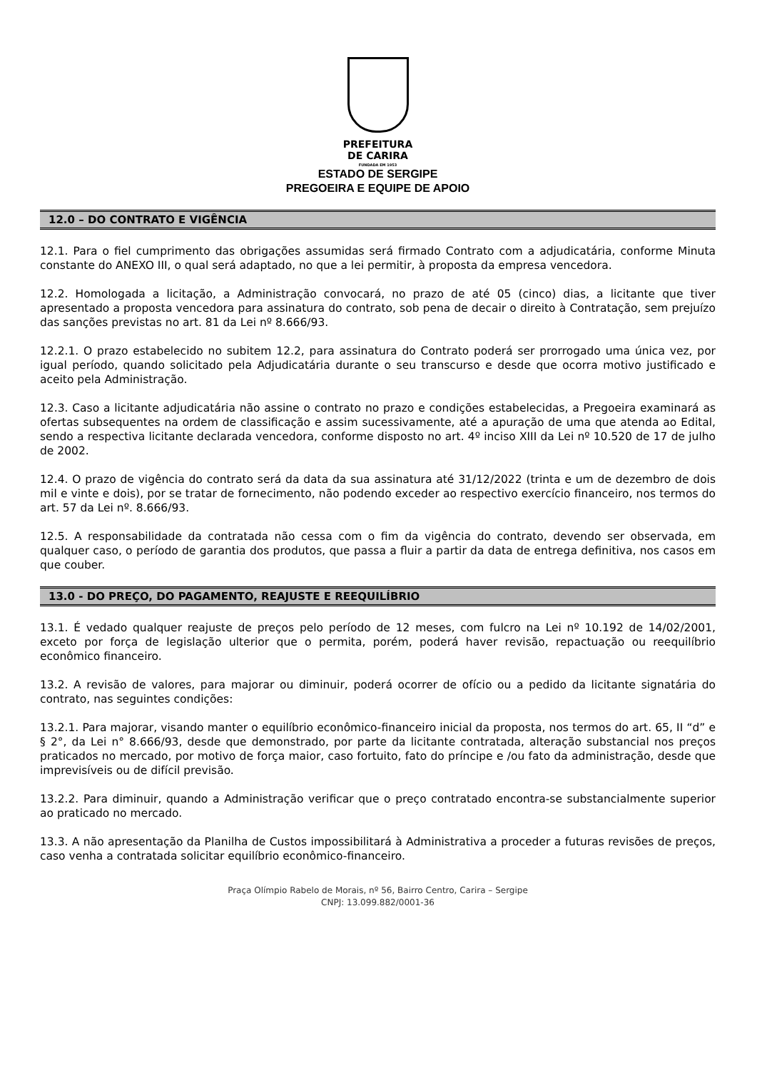PREFEITURA
DE CARIRA
FUNDADA EM 1953
ESTADO DE SERGIPE
PREGOEIRA E EQUIPE DE APOIO
12.0 – DO CONTRATO E VIGÊNCIA
12.1. Para o fiel cumprimento das obrigações assumidas será firmado Contrato com a adjudicatária, conforme Minuta constante do ANEXO III, o qual será adaptado, no que a lei permitir, à proposta da empresa vencedora.
12.2. Homologada a licitação, a Administração convocará, no prazo de até 05 (cinco) dias, a licitante que tiver apresentado a proposta vencedora para assinatura do contrato, sob pena de decair o direito à Contratação, sem prejuízo das sanções previstas no art. 81 da Lei nº 8.666/93.
12.2.1. O prazo estabelecido no subitem 12.2, para assinatura do Contrato poderá ser prorrogado uma única vez, por igual período, quando solicitado pela Adjudicatária durante o seu transcurso e desde que ocorra motivo justificado e aceito pela Administração.
12.3. Caso a licitante adjudicatária não assine o contrato no prazo e condições estabelecidas, a Pregoeira examinará as ofertas subsequentes na ordem de classificação e assim sucessivamente, até a apuração de uma que atenda ao Edital, sendo a respectiva licitante declarada vencedora, conforme disposto no art. 4º inciso XIII da Lei nº 10.520 de 17 de julho de 2002.
12.4. O prazo de vigência do contrato será da data da sua assinatura até 31/12/2022 (trinta e um de dezembro de dois mil e vinte e dois), por se tratar de fornecimento, não podendo exceder ao respectivo exercício financeiro, nos termos do art. 57 da Lei nº. 8.666/93.
12.5. A responsabilidade da contratada não cessa com o fim da vigência do contrato, devendo ser observada, em qualquer caso, o período de garantia dos produtos, que passa a fluir a partir da data de entrega definitiva, nos casos em que couber.
13.0 - DO PREÇO, DO PAGAMENTO, REAJUSTE E REEQUILÍBRIO
13.1. É vedado qualquer reajuste de preços pelo período de 12 meses, com fulcro na Lei nº 10.192 de 14/02/2001, exceto por força de legislação ulterior que o permita, porém, poderá haver revisão, repactuação ou reequilíbrio econômico financeiro.
13.2. A revisão de valores, para majorar ou diminuir, poderá ocorrer de ofício ou a pedido da licitante signatária do contrato, nas seguintes condições:
13.2.1. Para majorar, visando manter o equilíbrio econômico-financeiro inicial da proposta, nos termos do art. 65, II “d” e § 2°, da Lei n° 8.666/93, desde que demonstrado, por parte da licitante contratada, alteração substancial nos preços praticados no mercado, por motivo de força maior, caso fortuito, fato do príncipe e /ou fato da administração, desde que imprevisíveis ou de difícil previsão.
13.2.2. Para diminuir, quando a Administração verificar que o preço contratado encontra-se substancialmente superior ao praticado no mercado.
13.3. A não apresentação da Planilha de Custos impossibilitará à Administrativa a proceder a futuras revisões de preços, caso venha a contratada solicitar equilíbrio econômico-financeiro.
Praça Olímpio Rabelo de Morais, nº 56, Bairro Centro, Carira – Sergipe
CNPJ: 13.099.882/0001-36